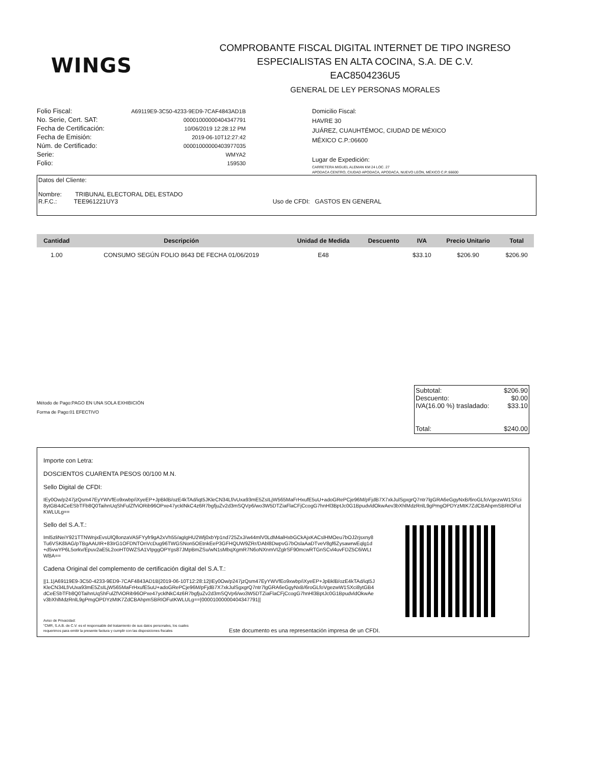WINGS
COMPROBANTE FISCAL DIGITAL INTERNET DE TIPO INGRESO
ESPECIALISTAS EN ALTA COCINA, S.A. DE C.V.
EAC8504236U5
GENERAL DE LEY PERSONAS MORALES
| Folio Fiscal: | A69119E9-3C50-4233-9ED9-7CAF4843AD1B |
| No. Serie, Cert. SAT: | 00001000000404347791 |
| Fecha de Certificación: | 10/06/2019 12:28:12 PM |
| Fecha de Emisión: | 2019-06-10T12:27:42 |
| Núm. de Certificado: | 00001000000403977035 |
| Serie: | WMYA2 |
| Folio: | 159530 |
Domicilio Fiscal:
HAVRE 30
JUÁREZ, CUAUHTÉMOC, CIUDAD DE MÉXICO
MÉXICO C.P.:06600
Lugar de Expedición:
CARRETERA MIGUEL ALEMAN KM 24 LOC. 27
APODACA CENTRO, CIUDAD APODACA, APODACA, NUEVO LEÓN, MÉXICO C.P.:66600
Datos del Cliente:
Nombre: TRIBUNAL ELECTORAL DEL ESTADO
R.F.C.: TEE961221UY3 Uso de CFDI: GASTOS EN GENERAL
| Cantidad | Descripción | Unidad de Medida | Descuento | IVA | Precio Unitario | Total |
| --- | --- | --- | --- | --- | --- | --- |
| 1.00 | CONSUMO SEGÚN FOLIO 8643 DE FECHA 01/06/2019 | E48 | | $33.10 | $206.90 | $206.90 |
Subtotal: $206.90
Descuento: $0.00
IVA(16.00 %) trasladado: $33.10
Total: $240.00
Método de Pago:PAGO EN UNA SOLA EXHIBICIÓN
Forma de Pago:01 EFECTIVO
Importe con Letra:
DOSCIENTOS CUARENTA PESOS 00/100 M.N.
Sello Digital de CFDI:
IEy0Ow/p247jzQsm47EyYWVfEo9xwbp/iXyeEP+JpBklB/ozE4kTAd/iqt5JKleCN34Lf/vUxa93mE5ZsILjW565MaFrHxufE5uU+adoGRePCje96M/pFjdB7X7xkJulSgxgrQ7ntr7lgGRA6eGgyNxB/6roGLfoVgezwW1SXci8ytGB4dCeESbTFb8Q0TaihnUqShFulZfViORib96OPxe47ycklNkC4z6R7bgfjuZv2d3mSQVp6/wo3W5DTZiaFlaCFjCcogG7hnHl3BptJc0G1BpudvldOkwAev3bXhlMdzRnlL9gPmgOPDYzMtK7ZdCBAhpmSBRIOFutKWLULg==
Sello del S.A.T.:
Iml5zliNeiY921TTNWnjxEvsUlQllonzaVA5FYyfr9gA2xVh55/agIgHU2Wlj0xbYp1nd725ZxJ/w44mlV0LdM4alHxbGCkAjxKACslHMOeu7bOJ2rjsxny8Tu6VSK8liAG/pTBgAAUIR+83IrG1OFDNTOnVcDug96TWGSNon5OEtnkEeP3GFHQUW9ZRr/DAbl8DwpvG7bOslaAaDTveV8gf6ZysawrwEqlg1d+d5vwYP6L5orkv/Epuv2aE5L2ooHT0WZSA1VIpggOPYgs87JMpBmZSu/wN1sMbqXgmR7N6oNXnmVIZglrSF90mcwRTGnSCvl4uvFDZ5C6iWLtWBA==
Cadena Original del complemento de certificación digital del S.A.T.:
||1.1|A69119E9-3C50-4233-9ED9-7CAF4843AD1B|2019-06-10T12:28:12|IEy0Ow/p247jzQsm47EyYWVfEo9xwbp/iXyeEP+JpBklB/ozE4kTAd/iqt5JKleCN34Lf/vUxa93mE5ZsILjW565MaFrHxufE5uU+adoGRePCje96M/pFjdB7X7xkJulSgxgrQ7ntr7lgGRA6eGgyNxB/6roGLfoVgezwW1SXci8ytGB4dCeESbTFb8Q0TaihnUqShFulZfViORib96OPxe47ycklNkC4z6R7bgfjuZv2d3mSQVp6/wo3W5DTZiaFlaCFjCcogG7hnHl3BptJc0G1BpudvldOkwAev3bXhlMdzRnlL9gPmgOPDYzMtK7ZdCBAhpmSBRIOFutKWLULg==|00001000000404347791||
Aviso de Privacidad:
"CMR, S.A.B. de C.V. es el responsable del tratamiento de sus datos personales, los cuales
requerimos para emitir la presente factura y cumplir con las disposiciones fiscales
Este documento es una representación impresa de un CFDI.